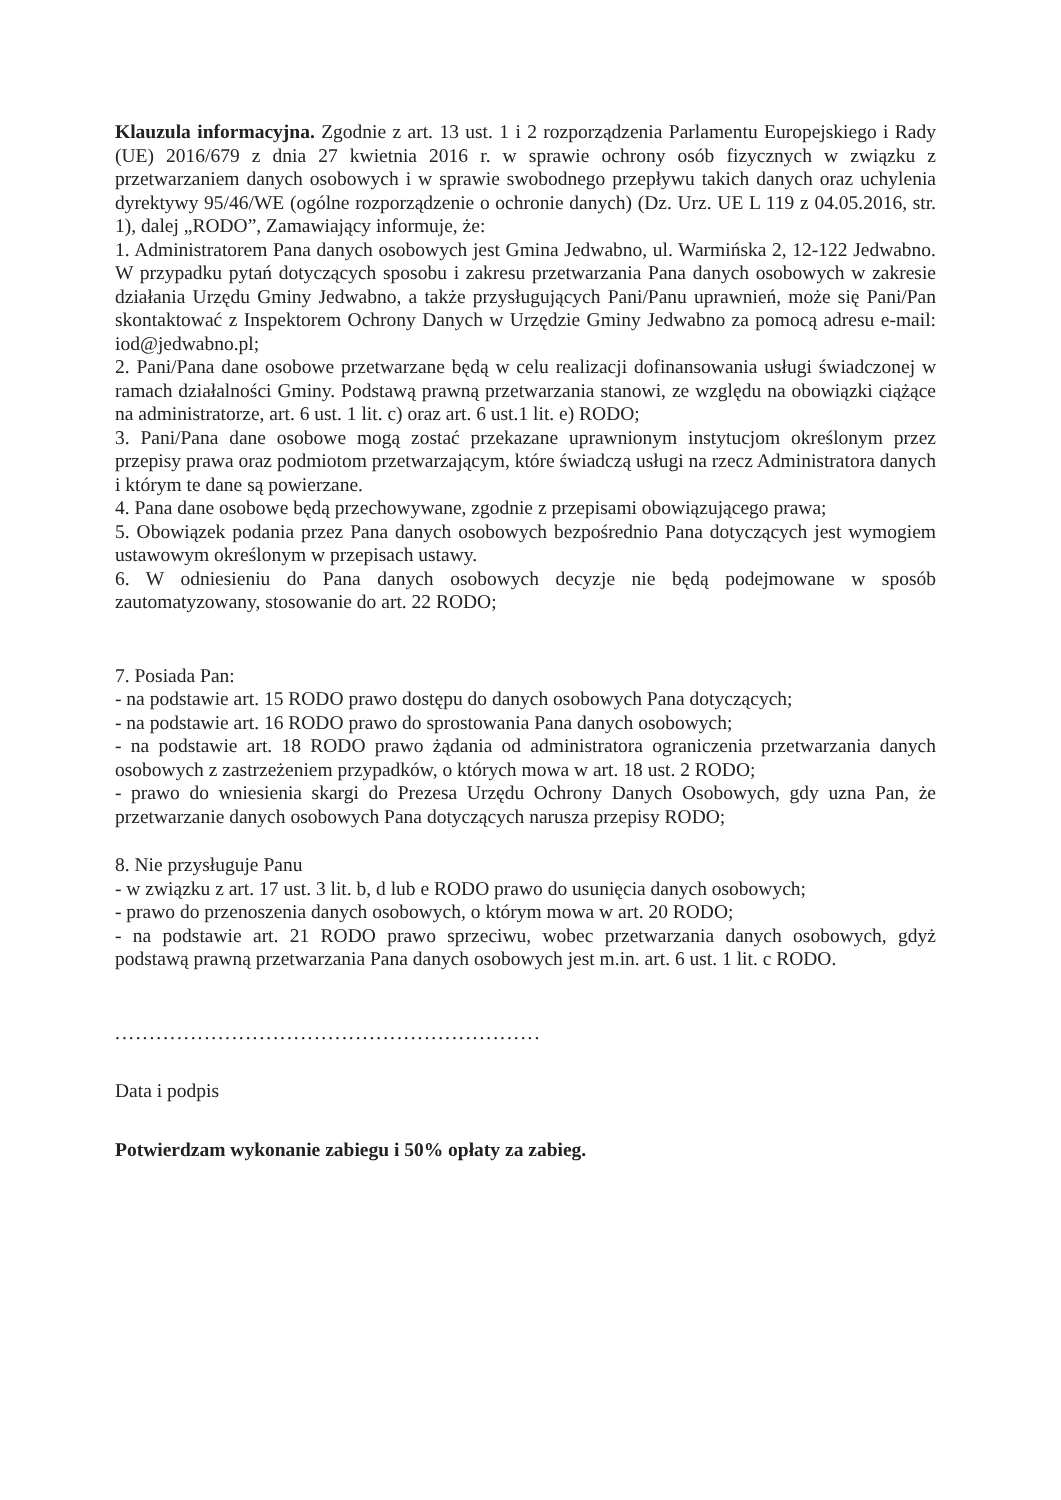Klauzula informacyjna. Zgodnie z art. 13 ust. 1 i 2 rozporządzenia Parlamentu Europejskiego i Rady (UE) 2016/679 z dnia 27 kwietnia 2016 r. w sprawie ochrony osób fizycznych w związku z przetwarzaniem danych osobowych i w sprawie swobodnego przepływu takich danych oraz uchylenia dyrektywy 95/46/WE (ogólne rozporządzenie o ochronie danych) (Dz. Urz. UE L 119 z 04.05.2016, str. 1), dalej „RODO”, Zamawiający informuje, że:
1. Administratorem Pana danych osobowych jest Gmina Jedwabno, ul. Warmińska 2, 12-122 Jedwabno. W przypadku pytań dotyczących sposobu i zakresu przetwarzania Pana danych osobowych w zakresie działania Urzędu Gminy Jedwabno, a także przysługujących Pani/Panu uprawnień, może się Pani/Pan skontaktować z Inspektorem Ochrony Danych w Urzędzie Gminy Jedwabno za pomocą adresu e-mail: iod@jedwabno.pl;
2. Pani/Pana dane osobowe przetwarzane będą w celu realizacji dofinansowania usługi świadczonej w ramach działalności Gminy. Podstawą prawną przetwarzania stanowi, ze względu na obowiązki ciążące na administratorze, art. 6 ust. 1 lit. c) oraz art. 6 ust.1 lit. e) RODO;
3. Pani/Pana dane osobowe mogą zostać przekazane uprawnionym instytucjom określonym przez przepisy prawa oraz podmiotom przetwarzającym, które świadczą usługi na rzecz Administratora danych i którym te dane są powierzane.
4. Pana dane osobowe będą przechowywane, zgodnie z przepisami obowiązującego prawa;
5. Obowiązek podania przez Pana danych osobowych bezpośrednio Pana dotyczących jest wymogiem ustawowym określonym w przepisach ustawy.
6. W odniesieniu do Pana danych osobowych decyzje nie będą podejmowane w sposób zautomatyzowany, stosowanie do art. 22 RODO;
7. Posiada Pan:
- na podstawie art. 15 RODO prawo dostępu do danych osobowych Pana dotyczących;
- na podstawie art. 16 RODO prawo do sprostowania Pana danych osobowych;
- na podstawie art. 18 RODO prawo żądania od administratora ograniczenia przetwarzania danych osobowych z zastrzeżeniem przypadków, o których mowa w art. 18 ust. 2 RODO;
- prawo do wniesienia skargi do Prezesa Urzędu Ochrony Danych Osobowych, gdy uzna Pan, że przetwarzanie danych osobowych Pana dotyczących narusza przepisy RODO;
8. Nie przysługuje Panu
- w związku z art. 17 ust. 3 lit. b, d lub e RODO prawo do usunięcia danych osobowych;
- prawo do przenoszenia danych osobowych, o którym mowa w art. 20 RODO;
- na podstawie art. 21 RODO prawo sprzeciwu, wobec przetwarzania danych osobowych, gdyż podstawą prawną przetwarzania Pana danych osobowych jest m.in. art. 6 ust. 1 lit. c RODO.
..............................................................
Data i podpis
Potwierdzam wykonanie zabiegu i 50% opłaty za zabieg.